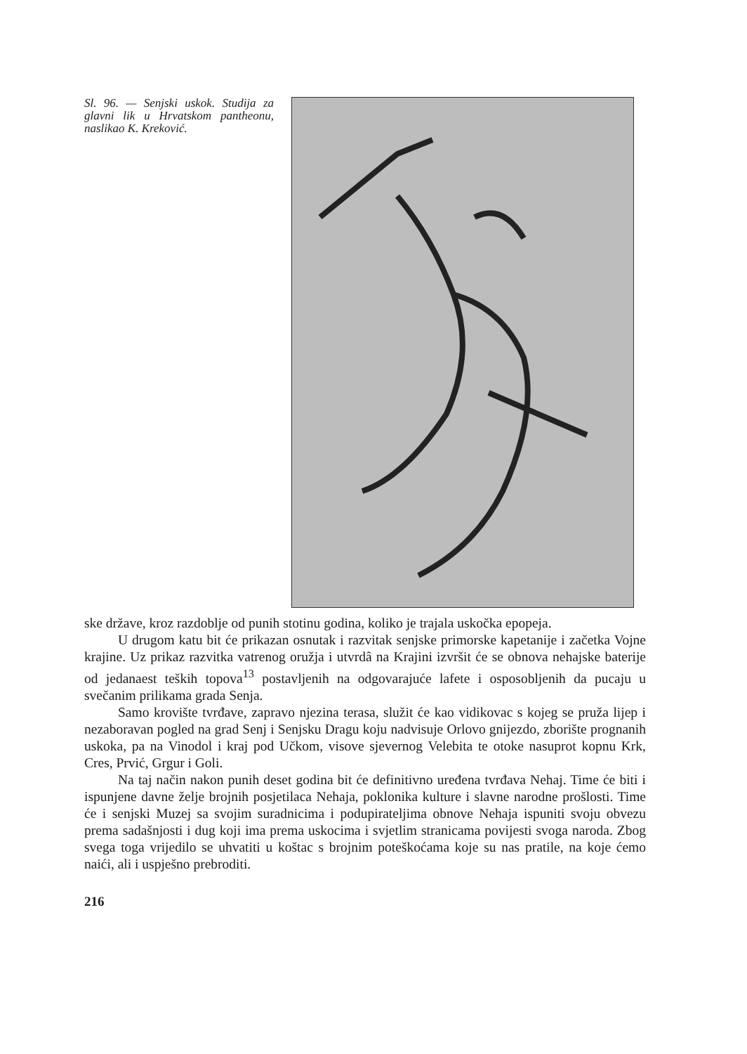Sl. 96. — Senjski uskok. Studija za glavni lik u Hrvatskom pantheonu, naslikao K. Kreković.
ske države, kroz razdoblje od punih stotinu godina, koliko je trajala uskočka epopeja.
U drugom katu bit će prikazan osnutak i razvitak senjske primorske kapetanije i začetka Vojne krajine. Uz prikaz razvitka vatrenog oružja i utvrdâ na Krajini izvršit će se obnova nehajske baterije od jedanaest teških topova<sup>13</sup> postavljenih na odgovarajuće lafete i osposobljenih da pucaju u svečanim prilikama grada Senja.
Samo krovište tvrđave, zapravo njezina terasa, služit će kao vidikovac s kojeg se pruža lijep i nezaboravan pogled na grad Senj i Senjsku Dragu koju nadvisuje Orlovo gnijezdo, zborište prognanih uskoka, pa na Vinodol i kraj pod Učkom, visove sjevernog Velebita te otoke nasuprot kopnu Krk, Cres, Prvić, Grgur i Goli.
Na taj način nakon punih deset godina bit će definitivno uređena tvrđava Nehaj. Time će biti i ispunjene davne želje brojnih posjetilaca Nehaja, poklonika kulture i slavne narodne prošlosti. Time će i senjski Muzej sa svojim suradnicima i podupirateljima obnove Nehaja ispuniti svoju obvezu prema sadašnjosti i dug koji ima prema uskocima i svjetlim stranicama povijesti svoga naroda. Zbog svega toga vrijedilo se uhvatiti u koštac s brojnim poteškoćama koje su nas pratile, na koje ćemo naići, ali i uspješno prebroditi.
216